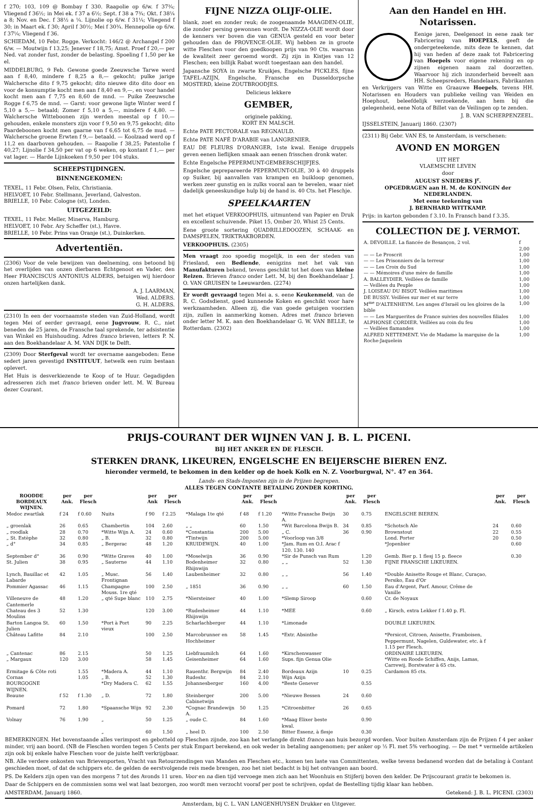f 270; 103, 109 @ Bombay f 330. Raapolie op 6/w. f 37¾; Vliegend f 36½; in Mei ek. f 37 a 6½; Sept. f 38 a 7¾; Okt. f 38¼ a 8; Nov. en Dec. f 38½ a ¼. Lijnolie op 6/w. f 31¼; Vliegend f 30; in Maart ek. f 30; April f 30½; Mei f 30¾. Hennepolie op 6/w. f 37¼; Vliegend f 36.
SCHIEDAM, 10 Febr. Rogge. Verkocht: 146/2 @ Archangel f 200 6/w. — Moutwijn f 13,25; Jenever f 18,75; Amst. Proef f 20,— per Ned. vat zonder fust, zonder de belasting. Spoeling f 1,50 per ke el.
MIDDELBURG, 9 Feb. Gewone goede Zeeuwsche Tarwe werd aan f 8,40, mindere f 8,25 a 8,— gekocht; pulke jarige Walchersche dito f 9,75 gekocht; dito nieuwe dito dito door en voor de konsumptie kocht men aan f 8,40 en 9,—, en voor handel kocht men aan f 7,75 en 8,60 de mnd. — Puike Zeeuwsche Rogge f 6,75 de mnd. — Garst: voor gewone ligte Winter werd f 5,10 a 5,— betaald; Zomer f 5,10 a 5,—, mindere f 4,80. — Walchersche Witteboonen zijn werden meestal op f 10.— gehouden, enkele monsters zijn voor f 9,50 en 9,75 gekocht; dito Paardeboonen kocht men gaarne van f 6,65 tot 6,75 de mud. — Walchersche groene Erwten f 9,— betaald. — Koolzaad werd op f 11,2 en daarboven gehouden. — Raapolie f 38,25; Patentolie f 40,27; Lijnolie f 34,50 per vat op 6 weken, op kontant f 1,— per vat lager. — Harde Lijnkoeken f 9,50 per 104 stuks.
SCHEEPSTIJDINGEN.
BINNENGEKOMEN:
TEXEL, 11 Febr. Olsen, Felix, Christiania.
HELVOET, 10 Febr. Stellmann, Jeverland, Galveston.
BRIELLE, 10 Febr. Cologne (st), Londen.
UITGEZEILD:
TEXEL, 11 Febr. Meller, Minerva, Hamburg.
HELVOET, 10 Febr. Ary Scheffer (st.), Havre.
BRIELLE, 10 Febr. Prins van Oranje (st.), Duinkerken.
Advertentiën.
(2306) Voor de vele bewijzen van deelneming, ons betoond bij het overlijden van onzen dierbaren Echtgenoot en Vader, den Heer FRANCISCUS ANTONIUS ALDERS, betuigen wij hierdoor onzen hartelijken dank.
A. J. LAARMAN,
Wed. ALDERS.
G. H. ALDERS.
(2310) In een der voornaamste steden van Zuid-Holland, wordt tegen Mei of eerder gevraagd, eene Jugvrouw, R. C., niet beneden de 25 jaren, de Fransche taal sprekende, ter adsistentie van Winkel en Huishouding. Adres franco brieven, letters P. N. aan den Boekhandelaar A. M. VAN DIJK te Delft.
(2309) Door Sterfgeval wordt ter overname aangeboden: Eene sedert jaren gevestigd INSTITUUT, hetwelk een ruim bestaan oplevert.
Het Huis is desverkiezende te Koop of te Huur. Gegadigden adresseren zich met franco brieven onder lett. M. W. Bureau dezer Courant.
FIJNE NIZZA OLIJF-OLIE.
blank, zoet en zonder reuk; de zoogenaamde MAAGDEN-OLIE, die zonder persing gewonnen wordt. De NIZZA-OLIE wordt door de kenners ver boven die van GENUA gesteld en voor beter gehouden dan de PROVENCE-OLIE. Wij hebben ze in groote witte Fleschen voor den goedkoopen prijs van 90 Cts. waarvan de kwaliteit zeer geroemd wordt. Zij zijn in Kistjes van 12 Fleschen; een billijk Rabat wordt toegestaan aan den handel.
Japansche SOYA in zwarte Kruikjes, Engelsche PICKLES, fijne TAFEL-AZIJN, Engelsche, Fransche en Dusseldorpsche MOSTERD, kleine ZOUTBROODJES.
Delicieus lekkere
GEMBER,
originele pakking,
KORT EN MALSCH.
Echte PATE PECTORALE van REGNAULD.
Echte PATE NAFÉ D'ARABIE van LANGRENIER.
EAU DE FLEURS D'ORANGER, 1ste kwal. Eenige druppels geven eenen lieflijken smaak aan eenen frisschen dronk water.
Echte Engelsche PEPERMUNT-GEMBERSCHIJFJES.
Engelsche geprepareerde PEPERMUNT-OLIE, 30 à 40 druppels op Suiker, bij aanvallen van krampen en buikloop genomen, werken zeer gunstig en is zulks vooral aan te bevelen, waar niet dadelijk geneeskundige hulp bij de hand is. 40 Cts. het Fleschje.
SPEELKAARTEN
met het etiquet VERKOOPHUIS, uitmuntend van Papier en Druk en excellent schuivende. Piket 15, Omber 20, Whist 25 Cents.
Eene groote sortering QUADRILLEDOOZEN, SCHAAK- en DAMSPELEN, TRIKTRAKBORDEN.
VERKOOPHUIS. (2305)
Men vraagt zoo spoedig mogelijk, in een der steden van Friesland, een Bediende, eenigzins met het vak van Manufakturen bekend, tevens geschikt tot het doen van kleine Reizen. Brieven franco onder Lett. M, bij den Boekhandelaar J. O. VAN GRUISEN te Leeuwarden. (2274)
Er wordt gevraagd tegen Mei a. s. eene Keukenmeid, van de R. C. Godsdienst, goed kunnende Koken en geschikt voor hare werkzaamheden. Alleen zij, die van goede getuigen voorzien zijn, zullen in aanmerking komen. Adres met franco brieven onder letter M. K. aan den Boekhandelaar G. W. VAN BELLE, te Rotterdam. (2302)
Aan den Handel en HH. Notarissen.
Eenige jaren, Deelgenoot in eene zaak ter Fabricering van HOEPELS, geeft de ondergeteekende, mits deze te kennen, dat hij van heden af deze zaak tot Fabricering van Hoepels voor eigene rekening en op zijnen eigenen naam zal doorzetten. Waarvoor hij zich inzonderheid beveelt aan HH. Scheepsreders, Handelaars, Fabrikanten en Verkrijgers van Witte en Graauwe Hoepels, tevens HH. Notarissen en Houders van publieke veiling van Weiden en Hoephout, beleefdelijk verzoekende, aan hem bij die gelegenheid, eene Nota of Billet van de Veilingen op te zenden.
J. B. VAN SCHERPENZEEL.
IJSSELSTEIN, Januarij 1860. (2307)
(2311) Bij Gebr. VAN ES, te Amsterdam, is verschenen:
AVOND EN MORGEN
UIT HET
VLAEMSCHE LEVEN
door
AUGUST SNIEDERS J<sup>r</sup>.
OPGEDRAGEN aan H. M. de KONINGIN der NEDERLANDEN.
Met eene teekening van
J. BERNHARD WITTKAMP.
Prijs: in karton gebonden f 3.10. In Fransch band f 3.35.
COLLECTION DE J. VERMOT.
| A. DEVOILLE. La fiancée de Besançon, 2 vol. | f 2,00 |
| — — Le Proscrit | 1,00 |
| — — Les Prisonniers de la terreur | 1,00 |
| — — Les Croix du Sud | 1,00 |
| — — Mémoires d'une mère de famille | 1,00 |
| A. BALLEYDIER. Veillées de famille | 1,00 |
| — Veillées du Peuple | 1,00 |
| J. LOISEAU DU BISOT. Veillées maritimes | 1,00 |
| DE BUSSY. Veillées sur mer et sur terre | 1,00 |
| M<sup>me</sup> D'ALTENHEYM. Les anges d'Israël ou les gloires de la bible | 1,00 |
| — — Les Marguerites de France suivies des nouvelles filiales | 1,00 |
| ALPHONSE CORDIER. Veillées au coin du feu | 1,00 |
| — Veillées flamandes | 1,00 |
| ALFRED NETTEMENT. Vie de Madame la marquise de la Roche-Jaquelein | 1,00 |
PRIJS-COURANT DER WIJNEN VAN J. B. L. PICENI.
BIJ HET ANKER EN DE FLESCH.
STERKEN DRANK, LIKEUREN, ENGELSCHE EN BEIJERSCHE BIEREN ENZ.
hieronder vermeld, te bekomen in den kelder op de hoek Kolk en N. Z. Voorburgwal, N°. 47 en 364.
Lands- en Stads-Imposten zijn in de Prijzen begrepen.
ALLES TEGEN CONTANTE BETALING ZONDER KORTING.
| ROODDE BORDEAUX WIJNEN. | per Ank. | per Flesch | | per Ank | per Flesch | | per Ank. | per Flesch | | per Ank. | per Flesch | | per Ank. | per Flesch |
| --- | --- | --- | --- | --- | --- | --- | --- | --- | --- | --- | --- | --- | --- | --- |
| Medoc zwartlak | f 24 | f 0.60 | Nuits | f 90 | f 2.25 | *Malaga 1te qté | f 48 | f 1.20 | *Witte Fransche Bwijn A. | 30 | 0.75 | ENGELSCHE BIEREN. | | |
| „ groenlak | 26 | 0.65 | Chambertin | 104 | 2.60 | „ „ | 60 | 1.50 | *Wit Barcelona Bwijn B. | 34 | 0.85 | *Schotsch Ale | 24 | 0.60 |
| „ roodlak | 28 | 0.70 | *Witte Wijn A. | 24 | 0.60 | *Constantia | 200 | 5.00 | „ C. | 36 | 0.90 | Brownstout | 22 | 0.55 |
| „ St. Estèphe | 32 | 0.80 | „ B. | 32 | 0.80 | *Tintwijn | 200 | 5.00 | *Voorloop van 3/8 | | | Lond. Porter | 20 | 0.50 |
| „ d° | 34 | 0.85 | „ Bergerac | 48 | 1.20 | KRUIDEWIJN. | 40 | 1.00 | *Jam. Rum en O.I. Arac f 120. 130. 140 | | | *Jopenbier | | 0.60 |
| September d° | 36 | 0.90 | *Witte Graves | 40 | 1.00 | *Moselwijn | 36 | 0.90 | *Sir de Punsch van Rum | | 1.20 | Gemb. Bier p. 1 flesj 15 p. fleece | | 0.30 |
| St. Julien | 38 | 0.95 | „ Sauterne | 44 | 1.10 | Bodenheimer Rhijnwijn | 32 | 0.80 | „ „ | 52 | 1.30 | FIJNE FRANSCHE LIKEUREN. | | |
| Lynch, Bauillac et Labarde | 42 | 1.05 | „ Musc. Frontignan | 56 | 1.40 | Laubenheimer | 32 | 0.80 | „ „ | 56 | 1.40 | *Double Anisette Rouge et Blanc, Curaçao, Persiko, Eau d'Or | | |
| Pommier Agassac | 46 | 1.15 | Champagne Mouss. 1re qté | 100 | 2.50 | „ 1851 | 36 | 0.90 | „ „ | 60 | 1.50 | Eau d'Argent, Parf. Amour, Crême de Vanille | | |
| Villeneuve de Cantemerle | 48 | 1.20 | „ qté Supe blanc | 110 | 2.75 | *Niersteiner | 40 | 1.00 | *Slemp Siroop | | 0.60 | Cr. de Noyaux | | |
| Chateau des 3 Moulins | 52 | 1.30 | | 120 | 3.00 | *Rudesheimer Rhijnwijn | 44 | 1.10 | *MEE | | 0.60 | „ Kirsch, extra Lekker f 1.40 p. Fl. | | |
| Barton Langoa St. Julien | 60 | 1.50 | *Port à Port vieux | 90 | 2.25 | Scharlachberger | 44 | 1.10 | *Limonade | | | DOUBLE LIKEUREN. | | |
| Château Lafitte | 84 | 2.10 | | 100 | 2.50 | Marcobrunner en Hochheimer | 58 | 1.45 | *Extr. Absinthe | | | *Persicot, Citroen, Anisette, Framboisen, Peppermunt, Nagelen, Guldewater, etc. à f 1.15 per Flesch. | | |
| „ Cantenac | 86 | 2.15 | | 50 | 1.25 | Liebfraumilch | 64 | 1.60 | *Kirschenwasser | | | ORDINAIRE LIKEUREN. | | |
| „ Margaux | 120 | 3.00 | | 58 | 1.45 | Geisenheimer | 64 | 1.60 | Sups. fijn Genua Olie | | | *Witte en Roode Schiffen, Anijs, Lamas, Carrewij, Borstwater à 65 cts. | | |
| Ermitage & Côte roti | | 1.55 | *Madera A. | 44 | 1.10 | Rauenthr. Bergwijn | 84 | 2.40 | Bordeaux Azijn | 10 | 0.25 | Cardamon 85 cts. | | |
| Cornas | | 1.05 | „ B. | 52 | 1.30 | Rudeshr. | 84 | 2.10 | Wijn Azijn | | | | | |
| BOURGOGNE WIJNEN. | | | *Dry Madera C. | 62 | 1.55 | Johannesberger | 160 | 4.00 | *Beste Genever | | 0.55 | | | |
| Beaune | f 52 | f 1.30 | „ D. | 72 | 1.80 | Steinberger Cabinetwijn | 200 | 5.00 | *Nieuwe Bessen | 24 | 0.60 | | | |
| Pomard | 72 | 1.80 | *Spaansche Wijn | 92 | 2.30 | *Cognac Brandewijn A. | 50 | 1.25 | *Citroenbitter | 26 | 0.65 | | | |
| Volnay | 76 | 1.90 | „ | 50 | 1.25 | „ oude C. | 84 | 1.60 | *Maag Elixer beste kwal. | | 0.90 | | | |
| | | | „ | 60 | 1.50 | „ heel D. | 100 | 2.50 | Bitter Essenz, à flesje | | 0.30 | | | |
BEMERKINGEN. Het bovenstaande alles verimpost en gebotteld op Fleschen zijnde, zoo kan het verlangde direkt franco aan huis bezorgd worden. Voor buiten Amsterdam zijn de Prijzen f 4 per anker minder, vrij aan boord. (NB de Fleschen worden tegen 5 Cents per stuk Empart berekend, en ook weder in betaling aangenomen; per anker op ½ Fl. met 5% verhooging. — De met * vermelde artikelen zijn ook bij enkele halve Fleschen voor de juiste helft verkrijgbaar.
NB. Alle verdere onkosten van Brievenporten, Vracht van Retourzendingen van Manden en Fleschen etc., komen ten laste van Committenten, welke tevens bedanend worden dat de betaling à Contant geschieden moet, of dat de schippers etc. de gelden de eerstvolgende reis mede brengen, zoo het niet bedacht is bij het ontvangen aan boord.
PS. De Kelders zijn open van des morgens 7 tot des Avonds 11 uren. Voor en na dien tijd vervoege men zich aan het Woonhuis en Stijferij boven den kelder. De Prijscourant gratis te bekomen is.
Daar de Schippers en de commissien soms wel wat laat bezorgen, zoo wordt men verzocht vooraf per post te schrijven, opdat de Bestelling tijdig klaar kan hebben.
AMSTERDAM, Januarij 1860. Getekend: J. B. L. PICENI. (2303)
Amsterdam, bij C. L. VAN LANGENHUYSEN Drukker en Uitgever.